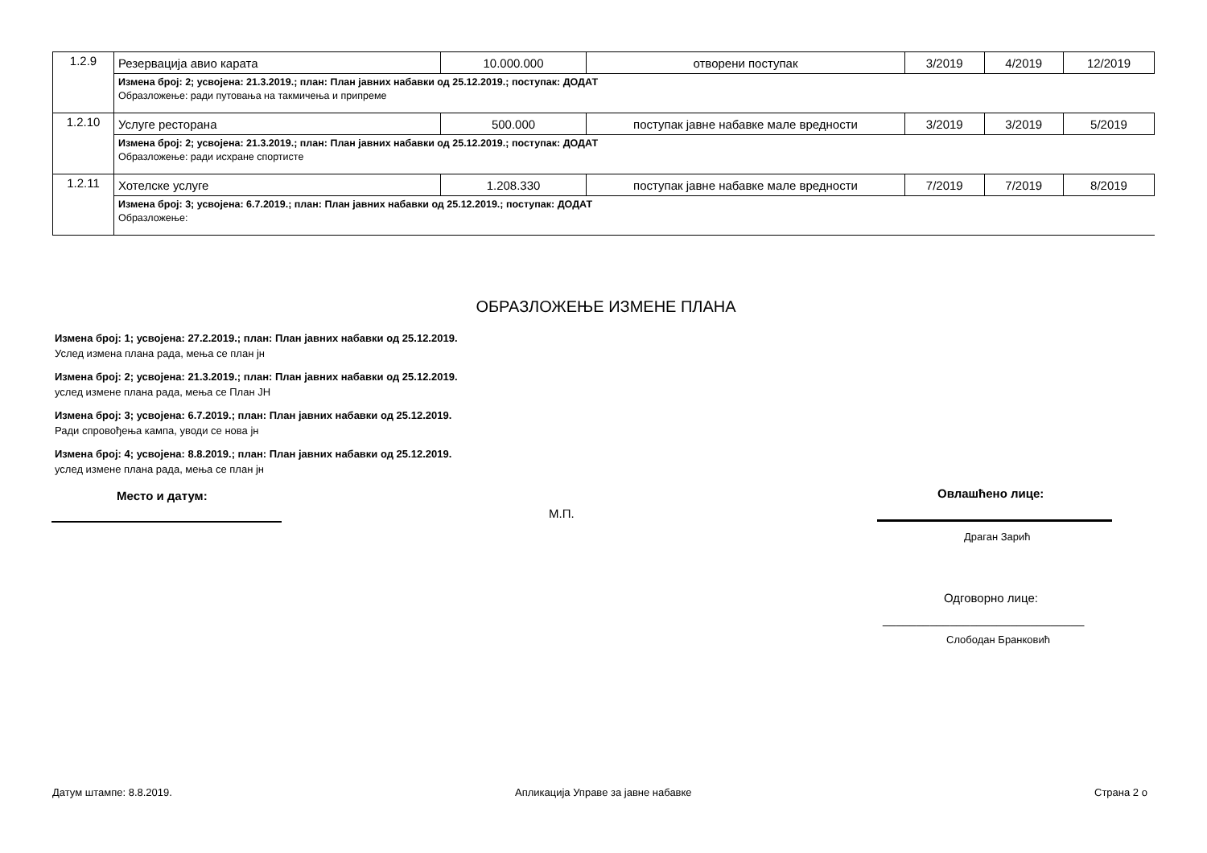| 1.2.9 | Резервација авио карата | 10.000.000 | отворени поступак | 3/2019 | 4/2019 | 12/2019 |
| | Измена број: 2; усвојена: 21.3.2019.; план: План јавних набавки од 25.12.2019.; поступак: ДОДАТ Образложење: ради путовања на такмичења и припреме | | | | | |
| 1.2.10 | Услуге ресторана | 500.000 | поступак јавне набавке мале вредности | 3/2019 | 3/2019 | 5/2019 |
| | Измена број: 2; усвојена: 21.3.2019.; план: План јавних набавки од 25.12.2019.; поступак: ДОДАТ Образложење: ради исхране спортисте | | | | | |
| 1.2.11 | Хотелске услуге | 1.208.330 | поступак јавне набавке мале вредности | 7/2019 | 7/2019 | 8/2019 |
| | Измена број: 3; усвојена: 6.7.2019.; план: План јавних набавки од 25.12.2019.; поступак: ДОДАТ Образложење: | | | | | |
ОБРАЗЛОЖЕЊЕ ИЗМЕНЕ ПЛАНА
Измена број: 1; усвојена: 27.2.2019.; план: План јавних набавки од 25.12.2019.
Услед измена плана рада, мења се план јн
Измена број: 2; усвојена: 21.3.2019.; план: План јавних набавки од 25.12.2019.
услед измене плана рада, мења се План ЈН
Измена број: 3; усвојена: 6.7.2019.; план: План јавних набавки од 25.12.2019.
Ради спровођења кампа, уводи се нова јн
Измена број: 4; усвојена: 8.8.2019.; план: План јавних набавки од 25.12.2019.
услед измене плана рада, мења се план јн
Место и датум:
М.П.
Овлашћено лице:
Драган Зарић
Одговорно лице:
______________________________
Слободан Бранковић
Датум штампе: 8.8.2019.
Апликација Управе за јавне набавке
Страна 2 о